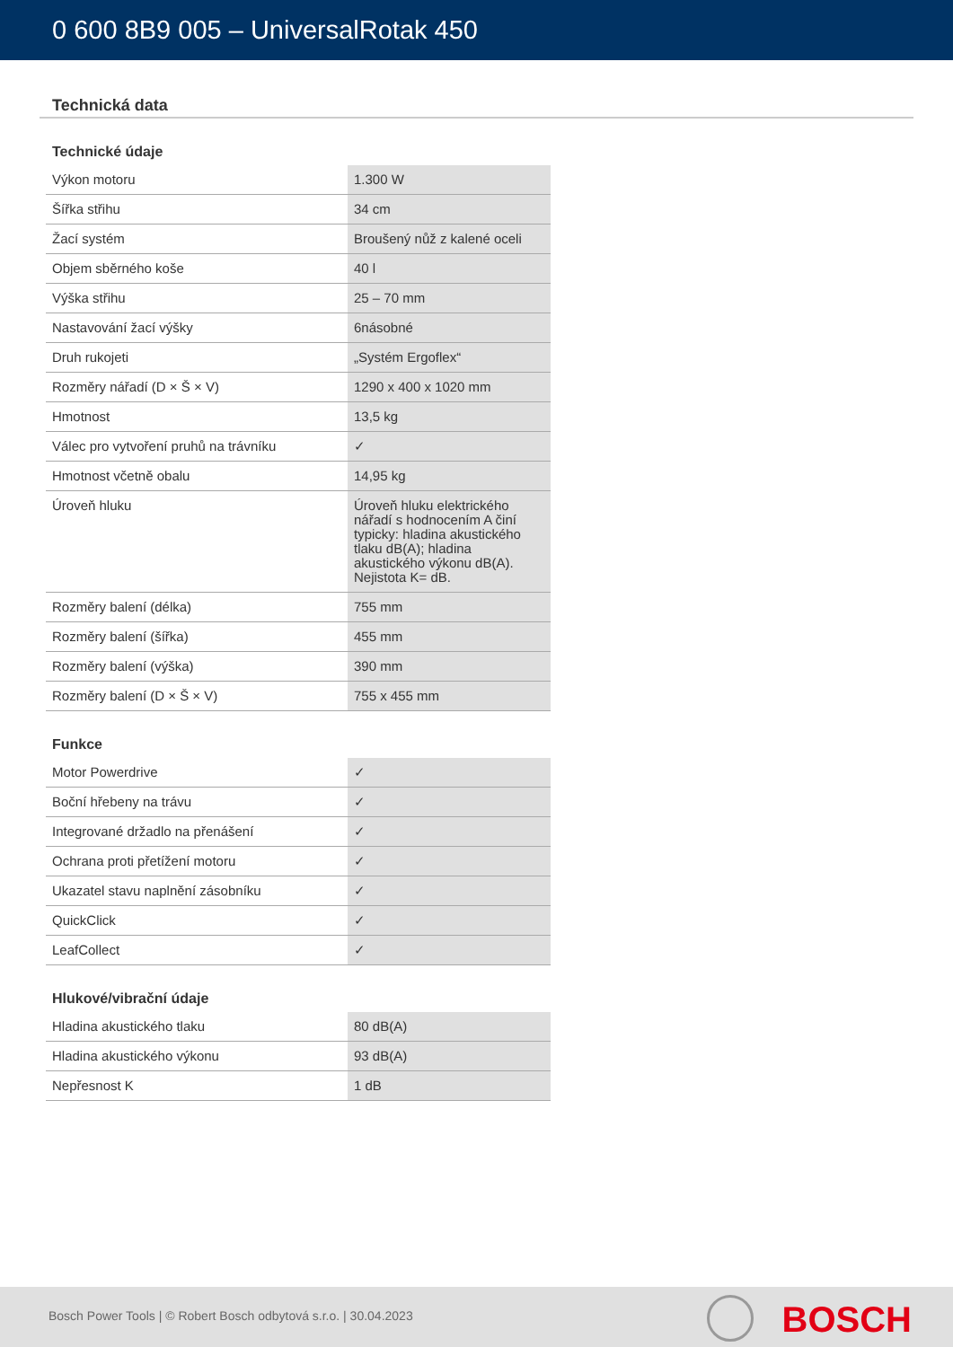0 600 8B9 005 – UniversalRotak 450
Technická data
Technické údaje
| Výkon motoru | 1.300 W |
| Šířka střihu | 34 cm |
| Žací systém | Broušený nůž z kalené oceli |
| Objem sběrného koše | 40 l |
| Výška střihu | 25 – 70 mm |
| Nastavování žací výšky | 6násobné |
| Druh rukojeti | „Systém Ergoflex“ |
| Rozměry nářadí (D × Š × V) | 1290 x 400 x 1020 mm |
| Hmotnost | 13,5 kg |
| Válec pro vytvoření pruhů na trávníku | ✓ |
| Hmotnost včetně obalu | 14,95 kg |
| Úroveň hluku | Úroveň hluku elektrického nářadí s hodnocením A činí typicky: hladina akustického tlaku dB(A); hladina akustického výkonu dB(A). Nejistota K= dB. |
| Rozměry balení (délka) | 755 mm |
| Rozměry balení (šířka) | 455 mm |
| Rozměry balení (výška) | 390 mm |
| Rozměry balení (D × Š × V) | 755 x 455 mm |
Funkce
| Motor Powerdrive | ✓ |
| Boční hřebeny na trávu | ✓ |
| Integrované držadlo na přenášení | ✓ |
| Ochrana proti přetížení motoru | ✓ |
| Ukazatel stavu naplnění zásobníku | ✓ |
| QuickClick | ✓ |
| LeafCollect | ✓ |
Hlukové/vibrační údaje
| Hladina akustického tlaku | 80 dB(A) |
| Hladina akustického výkonu | 93 dB(A) |
| Nepřesnost K | 1 dB |
Bosch Power Tools | © Robert Bosch odbytová s.r.o. | 30.04.2023
BOSCH